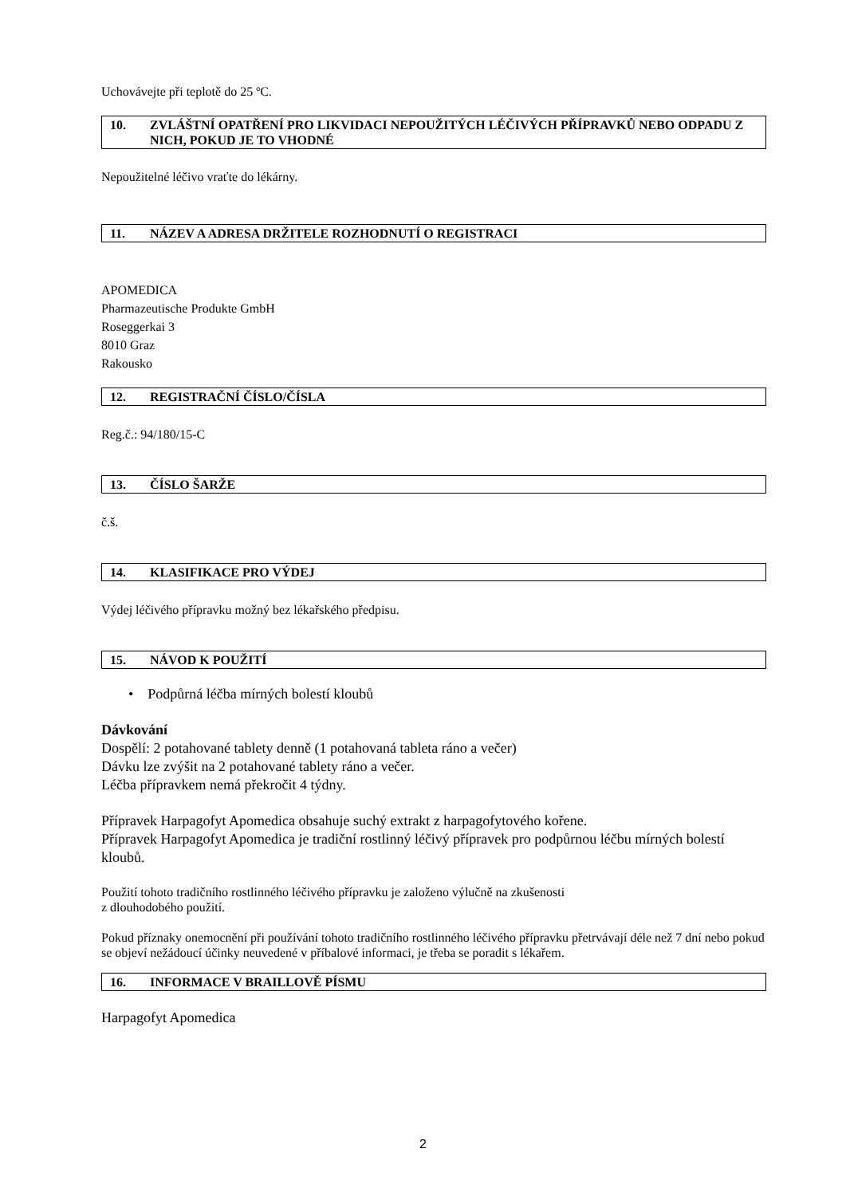Uchovávejte při teplotě do 25 ºC.
10. ZVLÁŠTNÍ OPATŘENÍ PRO LIKVIDACI NEPOUŽITÝCH LÉČIVÝCH PŘÍPRAVKŮ NEBO ODPADU Z NICH, POKUD JE TO VHODNÉ
Nepoužitelné léčivo vraťte do lékárny.
11. NÁZEV A ADRESA DRŽITELE ROZHODNUTÍ O REGISTRACI
APOMEDICA
Pharmazeutische Produkte GmbH
Roseggerkai 3
8010 Graz
Rakousko
12. REGISTRAČNÍ ČÍSLO/ČÍSLA
Reg.č.: 94/180/15-C
13. ČÍSLO ŠARŽE
č.š.
14. KLASIFIKACE PRO VÝDEJ
Výdej léčivého přípravku možný bez lékařského předpisu.
15. NÁVOD K POUŽITÍ
• Podpůrná léčba mírných bolestí kloubů
Dávkování
Dospělí: 2 potahované tablety denně (1 potahovaná tableta ráno a večer)
Dávku lze zvýšit na 2 potahované tablety ráno a večer.
Léčba přípravkem nemá překročit 4 týdny.
Přípravek Harpagofyt Apomedica obsahuje suchý extrakt z harpagofytového kořene.
Přípravek Harpagofyt Apomedica je tradiční rostlinný léčivý přípravek pro podpůrnou léčbu mírných bolestí kloubů.
Použití tohoto tradičního rostlinného léčivého přípravku je založeno výlučně na zkušenosti
z dlouhodobého použití.
Pokud příznaky onemocnění při používání tohoto tradičního rostlinného léčivého přípravku přetrvávají déle než 7 dní nebo pokud se objeví nežádoucí účinky neuvedené v příbalové informaci, je třeba se poradit s lékařem.
16. INFORMACE V BRAILLOVĚ PÍSMU
Harpagofyt Apomedica
2